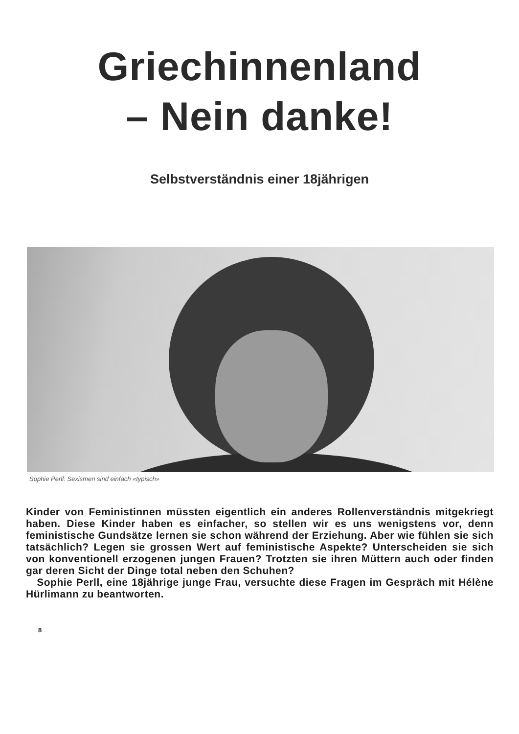Griechinnenland
– Nein danke!
Selbstverständnis einer 18jährigen
Sophie Perll: Sexismen sind einfach «typisch»
Kinder von Feministinnen müssten eigentlich ein anderes Rollenverständnis mitgekriegt haben. Diese Kinder haben es einfacher, so stellen wir es uns wenigstens vor, denn feministische Gundsätze lernen sie schon während der Erziehung. Aber wie fühlen sie sich tatsächlich? Legen sie grossen Wert auf feministische Aspekte? Unterscheiden sie sich von konventionell erzogenen jungen Frauen? Trotzten sie ihren Müttern auch oder finden gar deren Sicht der Dinge total neben den Schuhen?
Sophie Perll, eine 18jährige junge Frau, versuchte diese Fragen im Gespräch mit Hélène Hürlimann zu beantworten.
8